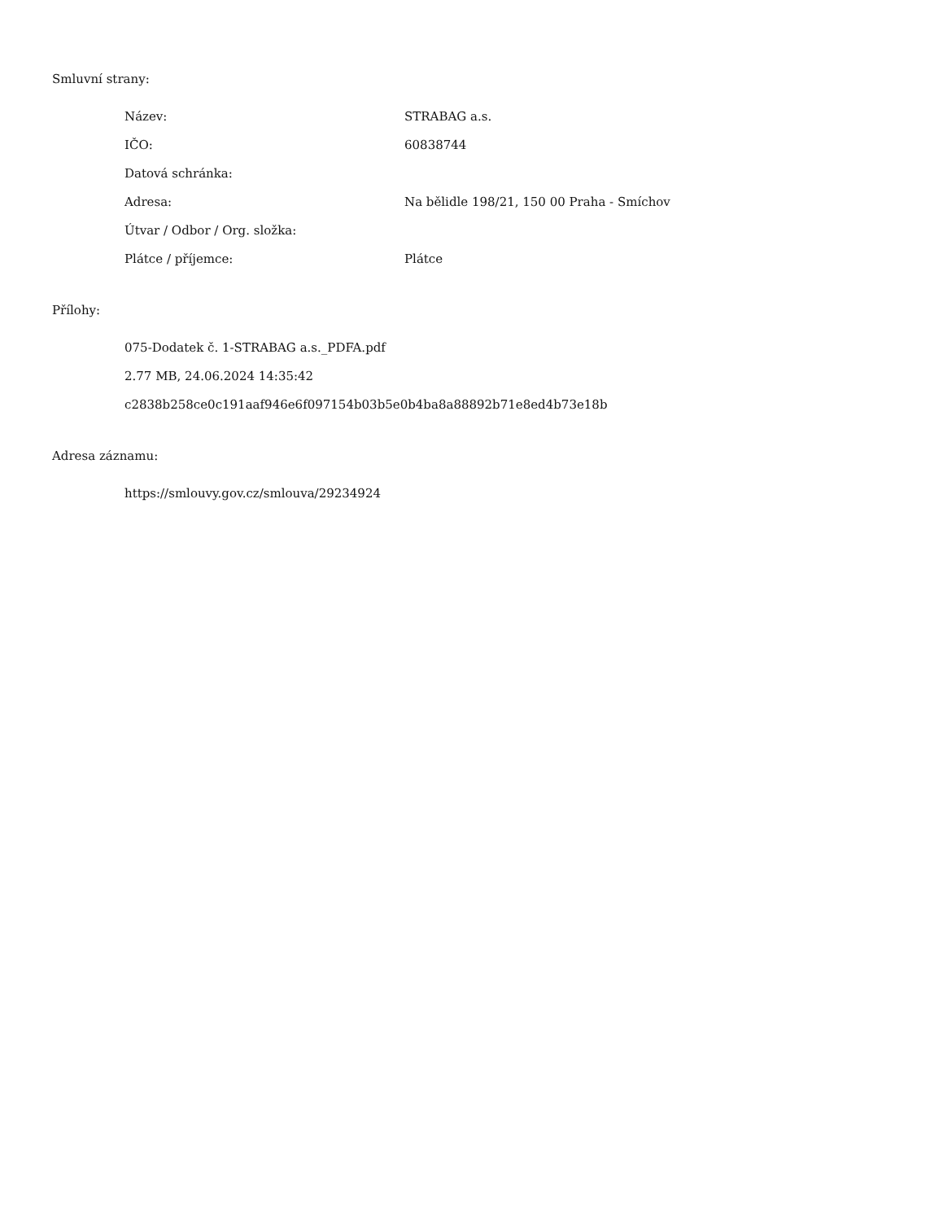Smluvní strany:
| Název: | STRABAG a.s. |
| IČO: | 60838744 |
| Datová schránka: | |
| Adresa: | Na bělidle 198/21, 150 00 Praha - Smíchov |
| Útvar / Odbor / Org. složka: | |
| Plátce / příjemce: | Plátce |
Přílohy:
075-Dodatek č. 1-STRABAG a.s._PDFA.pdf
2.77 MB, 24.06.2024 14:35:42
c2838b258ce0c191aaf946e6f097154b03b5e0b4ba8a88892b71e8ed4b73e18b
Adresa záznamu:
https://smlouvy.gov.cz/smlouva/29234924